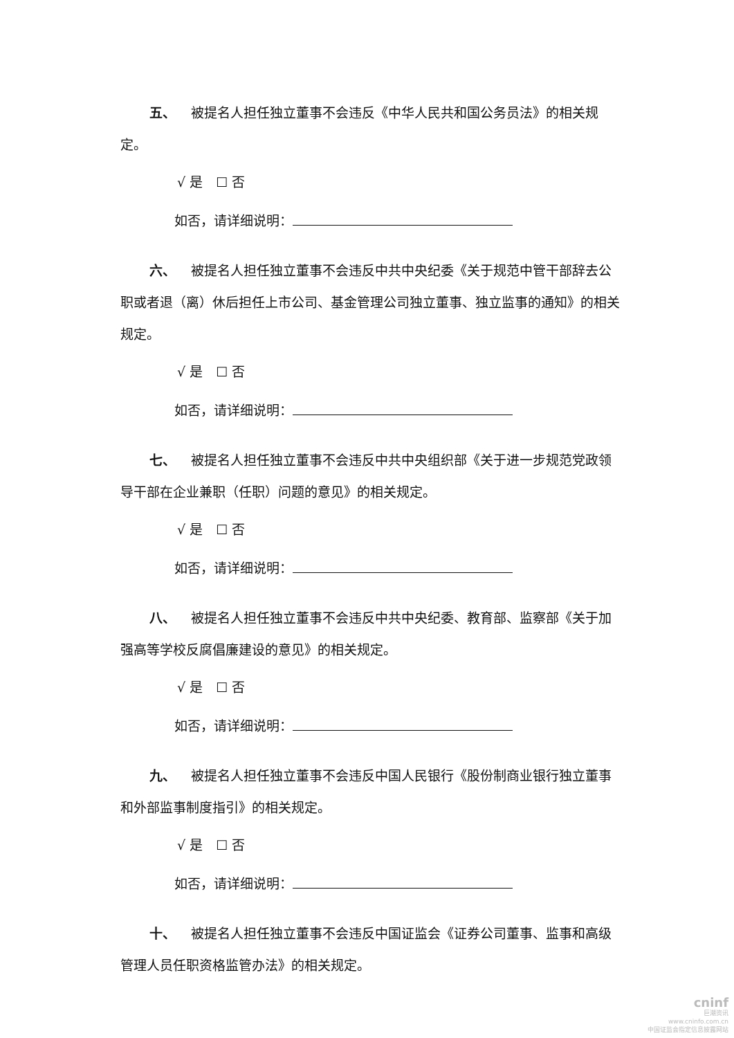五、 被提名人担任独立董事不会违反《中华人民共和国公务员法》的相关规定。
√ 是　☐ 否
如否，请详细说明：
六、 被提名人担任独立董事不会违反中共中央纪委《关于规范中管干部辞去公职或者退（离）休后担任上市公司、基金管理公司独立董事、独立监事的通知》的相关规定。
√ 是　☐ 否
如否，请详细说明：
七、 被提名人担任独立董事不会违反中共中央组织部《关于进一步规范党政领导干部在企业兼职（任职）问题的意见》的相关规定。
√ 是　☐ 否
如否，请详细说明：
八、 被提名人担任独立董事不会违反中共中央纪委、教育部、监察部《关于加强高等学校反腐倡廉建设的意见》的相关规定。
√ 是　☐ 否
如否，请详细说明：
九、 被提名人担任独立董事不会违反中国人民银行《股份制商业银行独立董事和外部监事制度指引》的相关规定。
√ 是　☐ 否
如否，请详细说明：
十、 被提名人担任独立董事不会违反中国证监会《证券公司董事、监事和高级管理人员任职资格监管办法》的相关规定。
cninf
巨潮资讯
www.cninfo.com.cn
中国证监会指定信息披露网站